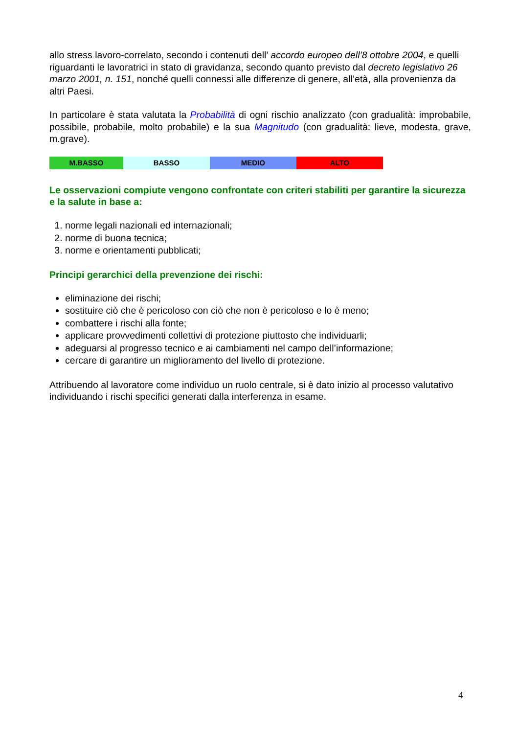allo stress lavoro-correlato, secondo i contenuti dell’ accordo europeo dell’8 ottobre 2004, e quelli riguardanti le lavoratrici in stato di gravidanza, secondo quanto previsto dal decreto legislativo 26 marzo 2001, n. 151, nonché quelli connessi alle differenze di genere, all’età, alla provenienza da altri Paesi.
In particolare è stata valutata la Probabilità di ogni rischio analizzato (con gradualità: improbabile, possibile, probabile, molto probabile) e la sua Magnitudo (con gradualità: lieve, modesta, grave, m.grave).
| M.BASSO | BASSO | MEDIO | ALTO |
Le osservazioni compiute vengono confrontate con criteri stabiliti per garantire la sicurezza e la salute in base a:
1. norme legali nazionali ed internazionali;
2. norme di buona tecnica;
3. norme e orientamenti pubblicati;
Principi gerarchici della prevenzione dei rischi:
eliminazione dei rischi;
sostituire ciò che è pericoloso con ciò che non è pericoloso e lo è meno;
combattere i rischi alla fonte;
applicare provvedimenti collettivi di protezione piuttosto che individuarli;
adeguarsi al progresso tecnico e ai cambiamenti nel campo dell’informazione;
cercare di garantire un miglioramento del livello di protezione.
Attribuendo al lavoratore come individuo un ruolo centrale, si è dato inizio al processo valutativo individuando i rischi specifici generati dalla interferenza in esame.
4